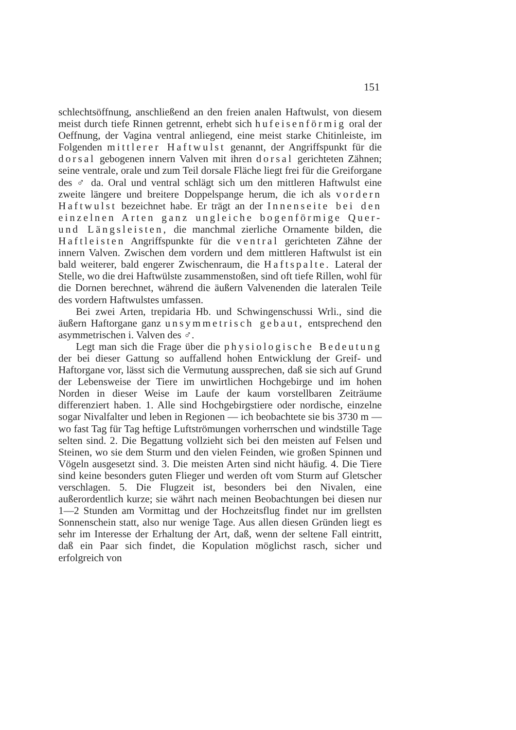151
schlechtsöffnung, anschließend an den freien analen Haftwulst, von diesem meist durch tiefe Rinnen getrennt, erhebt sich huf­eisenförmig oral der Oeffnung, der Vagina ventral anliegend, eine meist starke Chitinleiste, im Folgenden mittlerer Haft­wulst genannt, der Angriffspunkt für die dorsal gebogenen innern Valven mit ihren dorsal gerichteten Zähnen; seine ventrale, orale und zum Teil dorsale Fläche liegt frei für die Greiforgane des ♂ da. Oral und ventral schlägt sich um den mittleren Haftwulst eine zweite längere und breitere Doppel­spange herum, die ich als vordern Haftwulst bezeichnet habe. Er trägt an der Innenseite bei den einzelnen Arten ganz ungleiche bogenförmige Quer- und Längsleisten, die manchmal zierliche Ornamente bilden, die Haftleisten Angriffspunkte für die ventral gerichteten Zähne der innern Valven. Zwischen dem vordern und dem mittleren Haftwulst ist ein bald weiterer, bald engerer Zwischen­raum, die Haftspalte. Lateral der Stelle, wo die drei Haft­wülste zusammenstoßen, sind oft tiefe Rillen, wohl für die Dornen berechnet, während die äußern Valvenenden die lateralen Teile des vordern Haftwulstes umfassen.
Bei zwei Arten, trepidaria Hb. und Schwingenschussi Wrli., sind die äußern Haftorgane ganz unsymmetrisch gebaut, entsprechend den asymmetrischen i. Valven des ♂.
Legt man sich die Frage über die physiologische Be­deutung der bei dieser Gattung so auffallend hohen Ent­wicklung der Greif- und Haftorgane vor, lässt sich die Ver­mutung aussprechen, daß sie sich auf Grund der Lebensweise der Tiere im unwirtlichen Hochgebirge und im hohen Norden in dieser Weise im Laufe der kaum vorstellbaren Zeiträume differenziert haben. 1. Alle sind Hochgebirgstiere oder nordische, einzelne sogar Nivalfalter und leben in Regionen — ich beob­achtete sie bis 3730 m — wo fast Tag für Tag heftige Luftströmun­gen vorherrschen und windstille Tage selten sind. 2. Die Be­gattung vollzieht sich bei den meisten auf Felsen und Steinen, wo sie dem Sturm und den vielen Feinden, wie großen Spinnen und Vögeln ausgesetzt sind. 3. Die meisten Arten sind nicht häufig. 4. Die Tiere sind keine besonders guten Flieger und werden oft vom Sturm auf Gletscher verschlagen. 5. Die Flug­zeit ist, besonders bei den Nivalen, eine außerordentlich kurze; sie währt nach meinen Beobachtungen bei diesen nur 1—2 Stunden am Vormittag und der Hochzeitsflug findet nur im grellsten Sonnenschein statt, also nur wenige Tage. Aus allen diesen Gründen liegt es sehr im Interesse der Erhaltung der Art, daß, wenn der seltene Fall eintritt, daß ein Paar sich findet, die Kopulation möglichst rasch, sicher und erfolgreich von